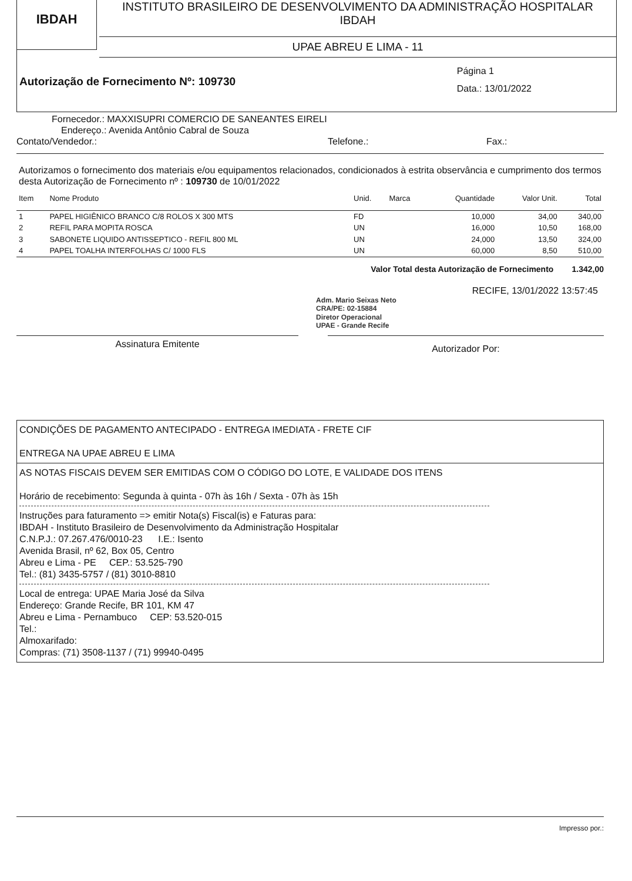IBDAH
INSTITUTO BRASILEIRO DE DESENVOLVIMENTO DA ADMINISTRAÇÃO HOSPITALAR
IBDAH
UPAE ABREU E LIMA - 11
Autorização de Fornecimento Nº: 109730
Página 1
Data.: 13/01/2022
Fornecedor.: MAXXISUPRI COMERCIO DE SANEANTES EIRELI
Endereço.: Avenida Antônio Cabral de Souza
Contato/Vendedor.: Telefone.: Fax.:
Autorizamos o fornecimento dos materiais e/ou equipamentos relacionados, condicionados à estrita observância e cumprimento dos termos desta Autorização de Fornecimento nº : 109730 de 10/01/2022
| Item | Nome Produto | Unid. | Marca | Quantidade | Valor Unit. | Total |
| --- | --- | --- | --- | --- | --- | --- |
| 1 | PAPEL HIGIÊNICO BRANCO C/8 ROLOS X 300 MTS | FD | | 10,000 | 34,00 | 340,00 |
| 2 | REFIL PARA MOPITA ROSCA | UN | | 16,000 | 10,50 | 168,00 |
| 3 | SABONETE LIQUIDO ANTISSEPTICO - REFIL 800 ML | UN | | 24,000 | 13,50 | 324,00 |
| 4 | PAPEL TOALHA INTERFOLHAS C/ 1000 FLS | UN | | 60,000 | 8,50 | 510,00 |
Valor Total desta Autorização de Fornecimento 1.342,00
RECIFE, 13/01/2022 13:57:45
Adm. Mario Seixas Neto
CRA/PE: 02-15884
Diretor Operacional
UPAE - Grande Recife
Assinatura Emitente
Autorizador Por:
CONDIÇÕES DE PAGAMENTO ANTECIPADO - ENTREGA IMEDIATA - FRETE CIF
ENTREGA NA UPAE ABREU E LIMA
AS NOTAS FISCAIS DEVEM SER EMITIDAS COM O CÓDIGO DO LOTE, E VALIDADE DOS ITENS
Horário de recebimento: Segunda à quinta - 07h às 16h / Sexta - 07h às 15h
Instruções para faturamento => emitir Nota(s) Fiscal(is) e Faturas para:
IBDAH - Instituto Brasileiro de Desenvolvimento da Administração Hospitalar
C.N.P.J.: 07.267.476/0010-23 I.E.: Isento
Avenida Brasil, nº 62, Box 05, Centro
Abreu e Lima - PE CEP.: 53.525-790
Tel.: (81) 3435-5757 / (81) 3010-8810
Local de entrega: UPAE Maria José da Silva
Endereço: Grande Recife, BR 101, KM 47
Abreu e Lima - Pernambuco CEP: 53.520-015
Tel.:
Almoxarifado:
Compras: (71) 3508-1137 / (71) 99940-0495
Impresso por.: